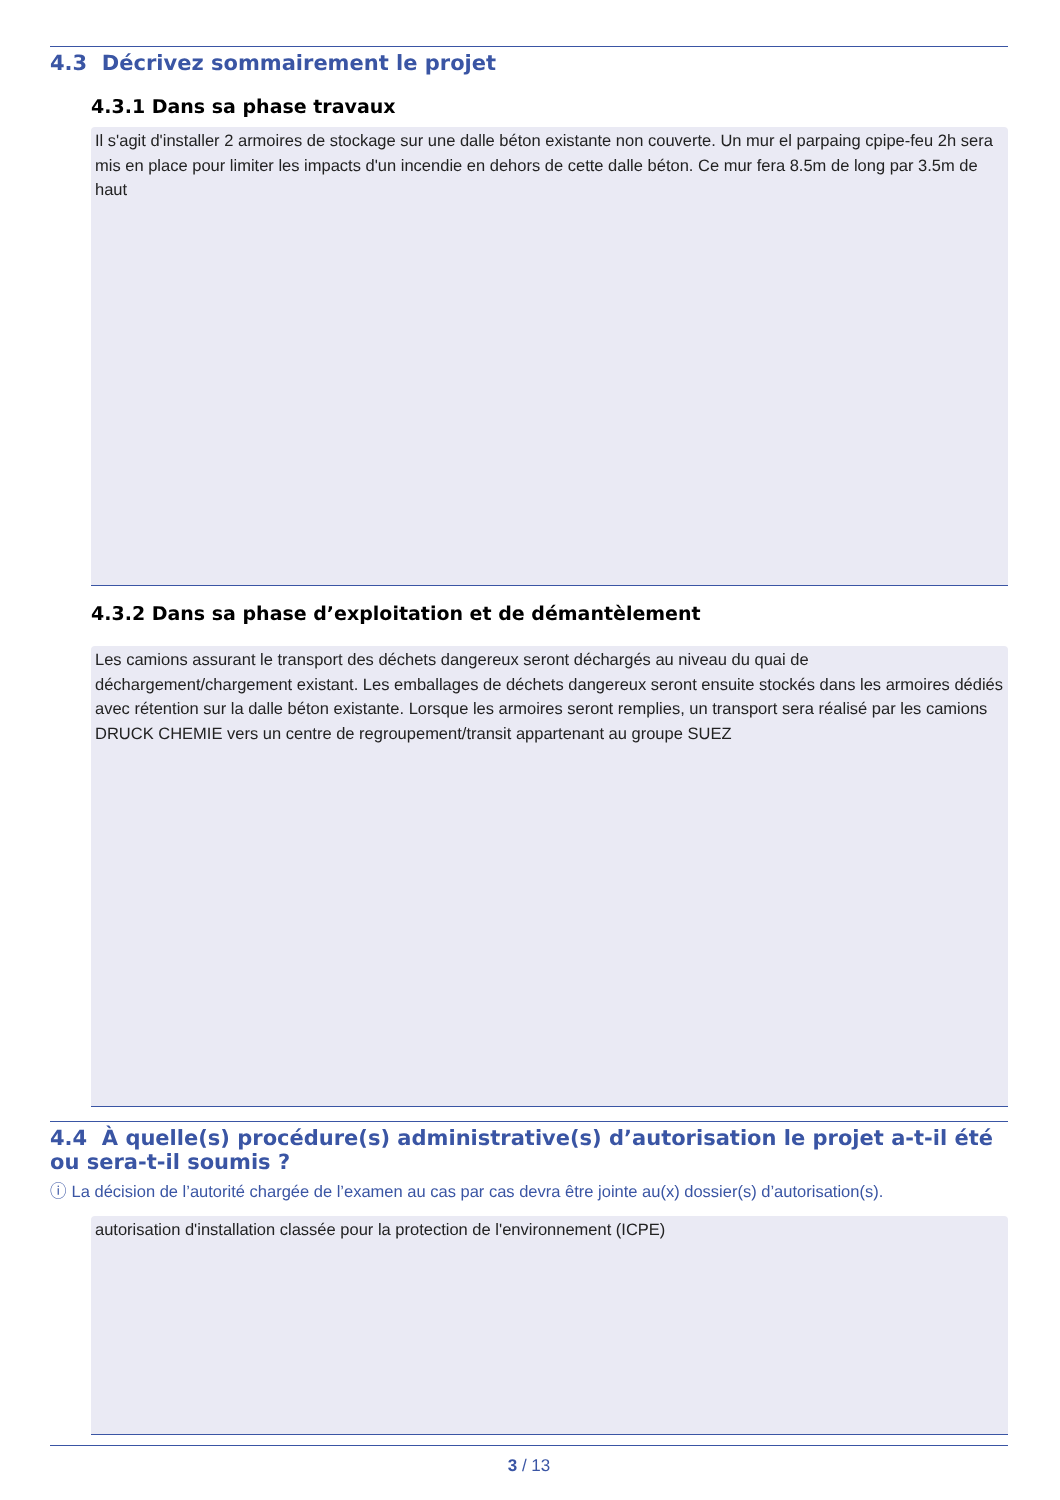4.3 Décrivez sommairement le projet
4.3.1 Dans sa phase travaux
Il s'agit d'installer 2 armoires de stockage sur une dalle béton existante non couverte. Un mur el parpaing cpipe-feu 2h sera mis en place pour limiter les impacts d'un incendie en dehors de cette dalle béton. Ce mur fera 8.5m de long par 3.5m de haut
4.3.2 Dans sa phase d’exploitation et de démantèlement
Les camions assurant le transport des déchets dangereux seront déchargés au niveau du quai de déchargement/chargement existant. Les emballages de déchets dangereux seront ensuite stockés dans les armoires dédiés avec rétention sur la dalle béton existante. Lorsque les armoires seront remplies, un transport sera réalisé par les camions DRUCK CHEMIE vers un centre de regroupement/transit appartenant au groupe SUEZ
4.4 À quelle(s) procédure(s) administrative(s) d’autorisation le projet a-t-il été ou sera-t-il soumis ?
ⓘ La décision de l’autorité chargée de l’examen au cas par cas devra être jointe au(x) dossier(s) d’autorisation(s).
autorisation d'installation classée pour la protection de l'environnement (ICPE)
3 / 13